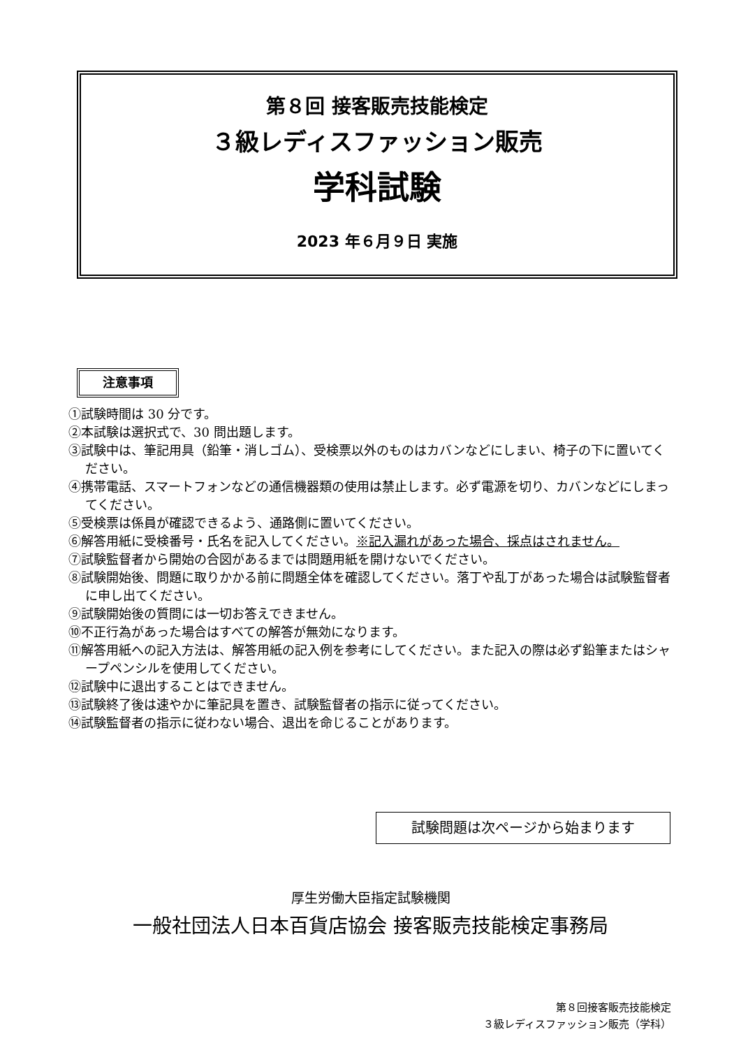第８回 接客販売技能検定
３級レディスファッション販売
学科試験
2023 年６月９日 実施
注意事項
①試験時間は 30 分です。
②本試験は選択式で、30 問出題します。
③試験中は、筆記用具（鉛筆・消しゴム）、受検票以外のものはカバンなどにしまい、椅子の下に置いてください。
④携帯電話、スマートフォンなどの通信機器類の使用は禁止します。必ず電源を切り、カバンなどにしまってください。
⑤受検票は係員が確認できるよう、通路側に置いてください。
⑥解答用紙に受検番号・氏名を記入してください。※記入漏れがあった場合、採点はされません。
⑦試験監督者から開始の合図があるまでは問題用紙を開けないでください。
⑧試験開始後、問題に取りかかる前に問題全体を確認してください。落丁や乱丁があった場合は試験監督者に申し出てください。
⑨試験開始後の質問には一切お答えできません。
⑩不正行為があった場合はすべての解答が無効になります。
⑪解答用紙への記入方法は、解答用紙の記入例を参考にしてください。また記入の際は必ず鉛筆またはシャープペンシルを使用してください。
⑫試験中に退出することはできません。
⑬試験終了後は速やかに筆記具を置き、試験監督者の指示に従ってください。
⑭試験監督者の指示に従わない場合、退出を命じることがあります。
試験問題は次ページから始まります
厚生労働大臣指定試験機関
一般社団法人日本百貨店協会 接客販売技能検定事務局
第８回接客販売技能検定
３級レディスファッション販売（学科）